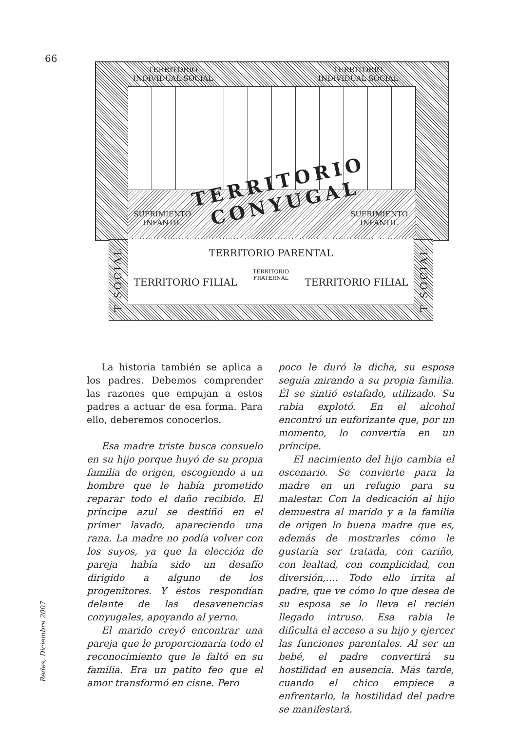66
TERRITORIO
INDIVIDUAL SOCIAL
TERRITORIO
INDIVIDUAL SOCIAL
SUFRIMIENTO
INFANTIL
SUFRIMIENTO
INFANTIL
TERRITORIO
CONYUGAL
TERRITORIO PARENTAL
TERRITORIO FILIAL
TERRITORIO
FRATERNAL
TERRITORIO FILIAL
T SOCIAL T SOCIAL
La historia también se aplica a los padres. Debemos comprender las razones que empujan a estos padres a actuar de esa forma. Para ello, deberemos conocerlos.
Esa madre triste busca consuelo en su hijo porque huyó de su propia familia de origen, escogiendo a un hombre que le había prometido reparar todo el daño recibido. El príncipe azul se destiñó en el primer lavado, apareciendo una rana. La madre no podía volver con los suyos, ya que la elección de pareja había sido un desafío dirigido a alguno de los progenitores. Y éstos respondían delante de las desavenencias conyugales, apoyando al yerno.
El marido creyó encontrar una pareja que le proporcionaría todo el reconocimiento que le faltó en su familia. Era un patito feo que el amor transformó en cisne. Pero
poco le duró la dicha, su esposa seguía mirando a su propia familia. Él se sintió estafado, utilizado. Su rabia explotó. En el alcohol encontró un euforizante que, por un momento, lo convertía en un príncipe.
El nacimiento del hijo cambia el escenario. Se convierte para la madre en un refugio para su malestar. Con la dedicación al hijo demuestra al marido y a la familia de origen lo buena madre que es, además de mostrarles cómo le gustaría ser tratada, con cariño, con lealtad, con complicidad, con diversión,.... Todo ello irrita al padre, que ve cómo lo que desea de su esposa se lo lleva el recién llegado intruso. Esa rabia le dificulta el acceso a su hijo y ejercer las funciones parentales. Al ser un bebé, el padre convertirá su hostilidad en ausencia. Más tarde, cuando el chico empiece a enfrentarlo, la hostilidad del padre se manifestará.
Redes, Diciembre 2007